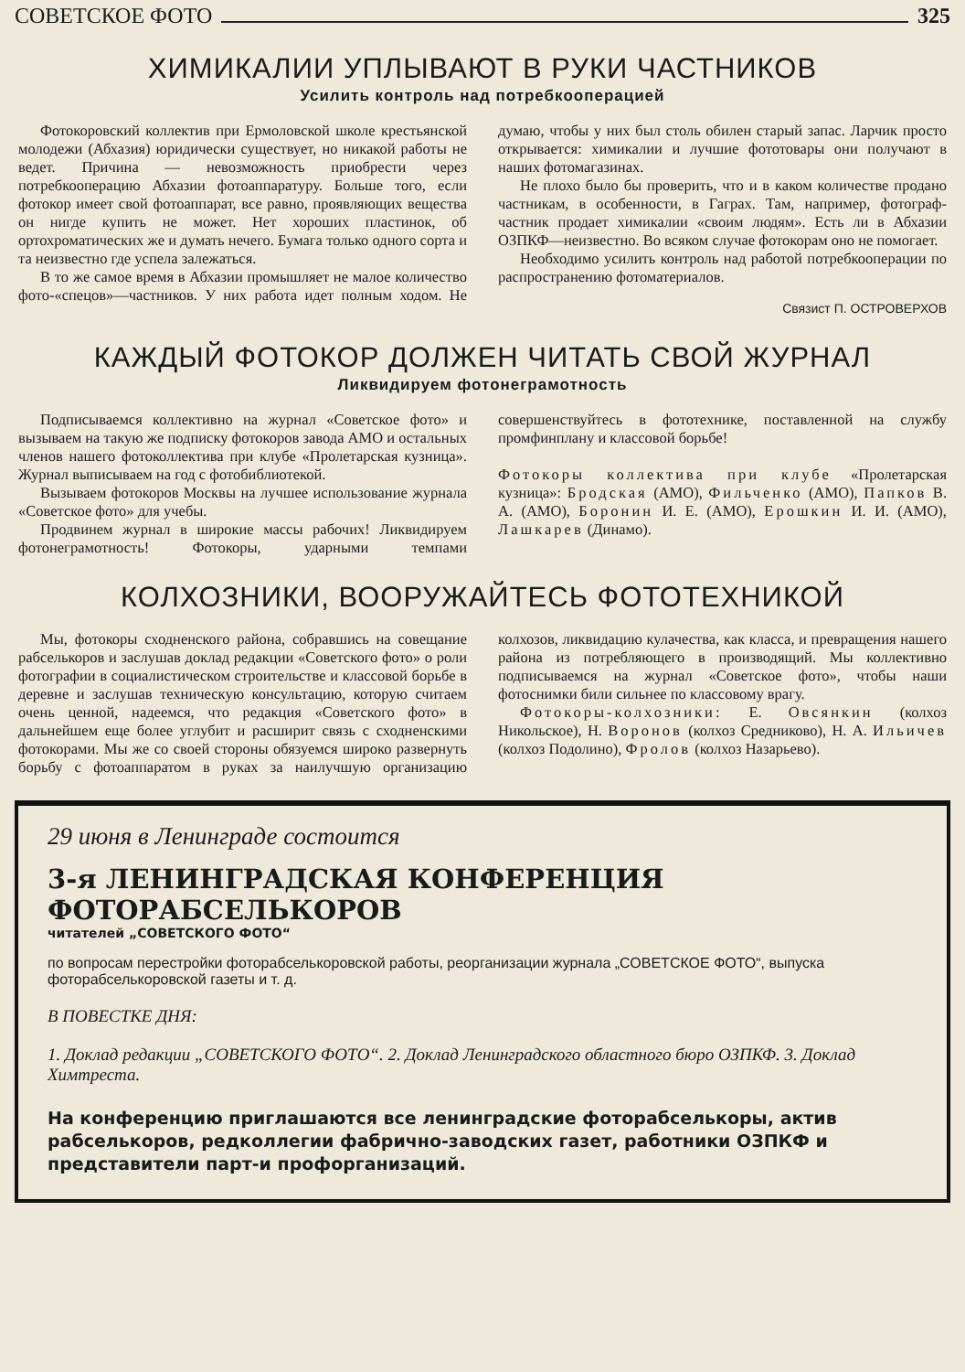СОВЕТСКОЕ ФОТО 325
ХИМИКАЛИИ УПЛЫВАЮТ В РУКИ ЧАСТНИКОВ
Усилить контроль над потребкооперацией
Фотокоровский коллектив при Ермоловской школе крестьянской молодежи (Абхазия) юридически существует, но никакой работы не ведет. Причина — невозможность приобрести через потребкооперацию Абхазии фотоаппаратуру. Больше того, если фотокор имеет свой фотоаппарат, все равно, проявляющих вещества он нигде купить не может. Нет хороших пластинок, об ортохроматических же и думать нечего. Бумага только одного сорта и та неизвестно где успела залежаться.
В то же самое время в Абхазии промышляет не малое количество фото-«спецов»—частников. У них работа идет полным ходом. Не думаю, чтобы у них был столь обилен старый запас. Ларчик просто открывается: химикалии и лучшие фототовары они получают в наших фотомагазинах.
Не плохо было бы проверить, что и в каком количестве продано частникам, в особенности, в Гаграх. Там, например, фотограф-частник продает химикалии «своим людям». Есть ли в Абхазии ОЗПКФ—неизвестно. Во всяком случае фотокорам оно не помогает.
Необходимо усилить контроль над работой потребкооперации по распространению фотоматериалов.
Связист П. ОСТРОВЕРХОВ
КАЖДЫЙ ФОТОКОР ДОЛЖЕН ЧИТАТЬ СВОЙ ЖУРНАЛ
Ликвидируем фотонеграмотность
Подписываемся коллективно на журнал «Советское фото» и вызываем на такую же подписку фотокоров завода АМО и остальных членов нашего фотоколлектива при клубе «Пролетарская кузница». Журнал выписываем на год с фотобиблиотекой.
Вызываем фотокоров Москвы на лучшее использование журнала «Советское фото» для учебы.
Продвинем журнал в широкие массы рабочих! Ликвидируем фотонеграмотность! Фотокоры, ударными темпами совершенствуйтесь в фототехнике, поставленной на службу промфинплану и классовой борьбе!
Фотокоры коллектива при клубе «Пролетарская кузница»: Бродская (АМО), Фильченко (АМО), Папков В. А. (АМО), Боронин И. Е. (АМО), Ерошкин И. И. (АМО), Лашкарев (Динамо).
КОЛХОЗНИКИ, ВООРУЖАЙТЕСЬ ФОТОТЕХНИКОЙ
Мы, фотокоры сходненского района, собравшись на совещание рабселькоров и заслушав доклад редакции «Советского фото» о роли фотографии в социалистическом строительстве и классовой борьбе в деревне и заслушав техническую консультацию, которую считаем очень ценной, надеемся, что редакция «Советского фото» в дальнейшем еще более углубит и расширит связь с сходненскими фотокорами. Мы же со своей стороны обязуемся широко развернуть борьбу с фотоаппаратом в руках за наилучшую организацию колхозов, ликвидацию кулачества, как класса, и превращения нашего района из потребляющего в производящий. Мы коллективно подписываемся на журнал «Советское фото», чтобы наши фотоснимки били сильнее по классовому врагу.
Фотокоры-колхозники: Е. Овсянкин (колхоз Никольское), Н. Воронов (колхоз Средниково), Н. А. Ильичев (колхоз Подолино), Фролов (колхоз Назарьево).
29 июня в Ленинграде состоится
3-я ЛЕНИНГРАДСКАЯ КОНФЕРЕНЦИЯ ФОТОРАБСЕЛЬКОРОВ
читателей „СОВЕТСКОГО ФОТО“
по вопросам перестройки фоторабселькоровской работы, реорганизации журнала „СОВЕТСКОЕ ФОТО“, выпуска фоторабселькоровской газеты и т. д.
В ПОВЕСТКЕ ДНЯ:
1. Доклад редакции „СОВЕТСКОГО ФОТО“. 2. Доклад Ленинградского областного бюро ОЗПКФ. 3. Доклад Химтреста.
На конференцию приглашаются все ленинградские фоторабселькоры, актив рабселькоров, редколлегии фабрично-заводских газет, работники ОЗПКФ и представители парт-и профорганизаций.